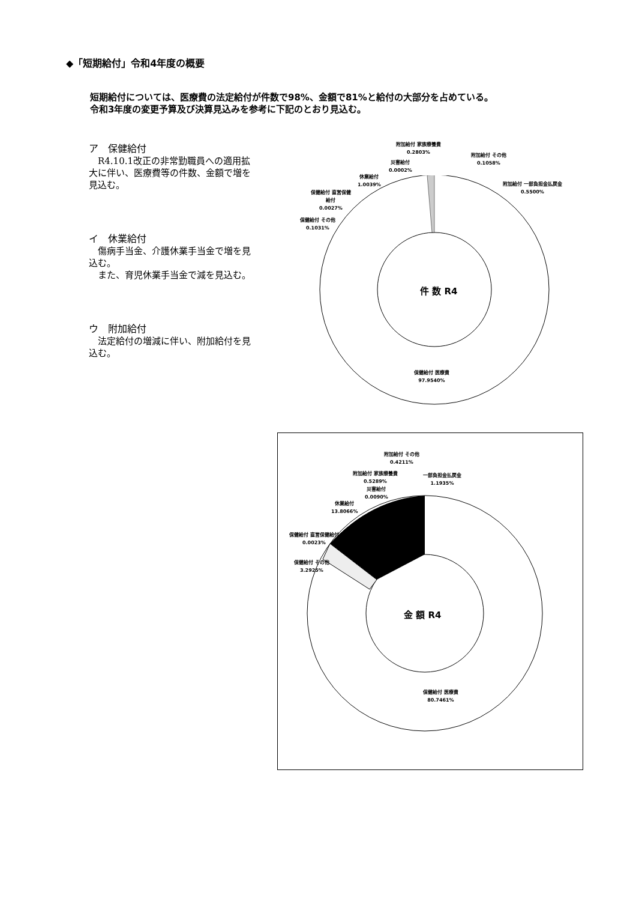◆「短期給付」令和4年度の概要
短期給付については、医療費の法定給付が件数で98%、金額で81%と給付の大部分を占めている。
令和3年度の変更予算及び決算見込みを参考に下記のとおり見込む。
ア　保健給付
　R4.10.1改正の非常勤職員への適用拡大に伴い、医療費等の件数、金額で増を見込む。
イ　休業給付
　傷病手当金、介護休業手当金で増を見込む。
　また、育児休業手当金で減を見込む。
ウ　附加給付
　法定給付の増減に伴い、附加給付を見込む。
件 数 R4
附加給付 家族療養費
0.2803%
附加給付 その他
0.1058%
附加給付 一部負担金払戻金
0.5500%
災害給付
0.0002%
休業給付
1.0039%
保健給付 直営保健
給付
0.0027%
保健給付 その他
0.1031%
保健給付 医療費
97.9540%
金 額 R4
附加給付 その他
0.4211%
附加給付 家族療養費
0.5289%
一部負担金払戻金
1.1935%
災害給付
0.0090%
休業給付
13.8066%
保健給付 直営保健給付
0.0023%
保健給付 その他
3.2925%
保健給付 医療費
80.7461%